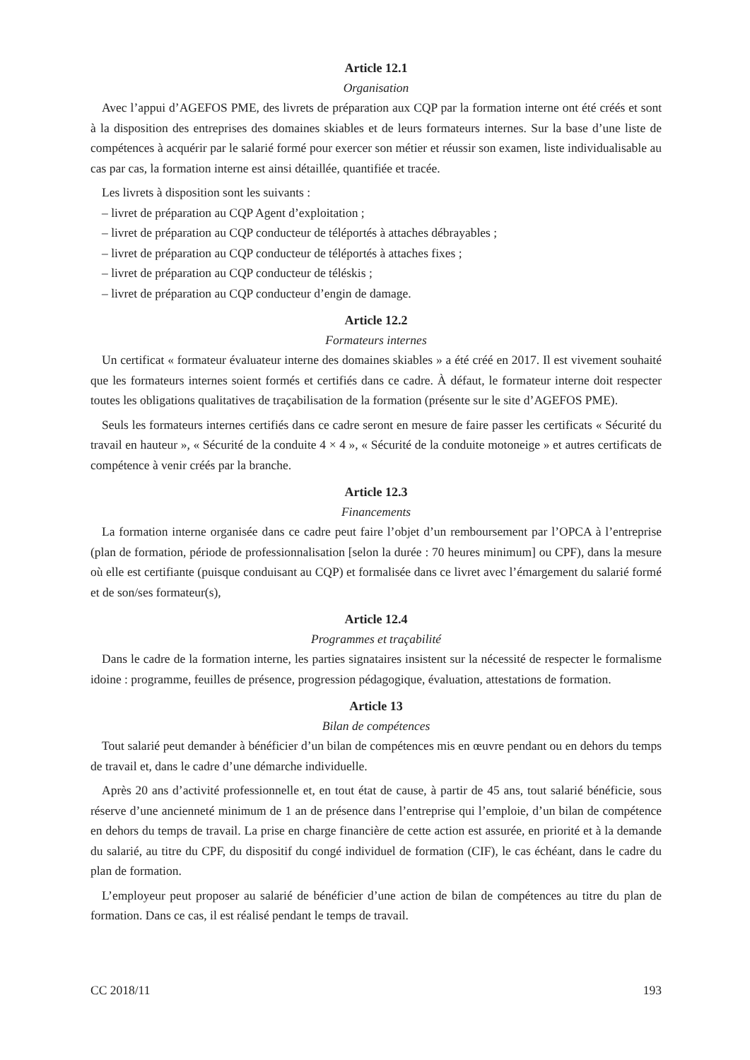Article 12.1
Organisation
Avec l’appui d’AGEFOS PME, des livrets de préparation aux CQP par la formation interne ont été créés et sont à la disposition des entreprises des domaines skiables et de leurs formateurs internes. Sur la base d’une liste de compétences à acquérir par le salarié formé pour exercer son métier et réussir son examen, liste individualisable au cas par cas, la formation interne est ainsi détaillée, quantifiée et tracée.
Les livrets à disposition sont les suivants :
– livret de préparation au CQP Agent d’exploitation ;
– livret de préparation au CQP conducteur de téléportés à attaches débrayables ;
– livret de préparation au CQP conducteur de téléportés à attaches fixes ;
– livret de préparation au CQP conducteur de téléskis ;
– livret de préparation au CQP conducteur d’engin de damage.
Article 12.2
Formateurs internes
Un certificat « formateur évaluateur interne des domaines skiables » a été créé en 2017. Il est vivement souhaité que les formateurs internes soient formés et certifiés dans ce cadre. À défaut, le formateur interne doit respecter toutes les obligations qualitatives de traçabilisation de la formation (présente sur le site d’AGEFOS PME).
Seuls les formateurs internes certifiés dans ce cadre seront en mesure de faire passer les certificats « Sécurité du travail en hauteur », « Sécurité de la conduite 4 × 4 », « Sécurité de la conduite motoneige » et autres certificats de compétence à venir créés par la branche.
Article 12.3
Financements
La formation interne organisée dans ce cadre peut faire l’objet d’un remboursement par l’OPCA à l’entreprise (plan de formation, période de professionnalisation [selon la durée : 70 heures minimum] ou CPF), dans la mesure où elle est certifiante (puisque conduisant au CQP) et formalisée dans ce livret avec l’émargement du salarié formé et de son/ses formateur(s),
Article 12.4
Programmes et traçabilité
Dans le cadre de la formation interne, les parties signataires insistent sur la nécessité de respecter le formalisme idoine : programme, feuilles de présence, progression pédagogique, évaluation, attestations de formation.
Article 13
Bilan de compétences
Tout salarié peut demander à bénéficier d’un bilan de compétences mis en œuvre pendant ou en dehors du temps de travail et, dans le cadre d’une démarche individuelle.
Après 20 ans d’activité professionnelle et, en tout état de cause, à partir de 45 ans, tout salarié bénéficie, sous réserve d’une ancienneté minimum de 1 an de présence dans l’entreprise qui l’emploie, d’un bilan de compétence en dehors du temps de travail. La prise en charge financière de cette action est assurée, en priorité et à la demande du salarié, au titre du CPF, du dispositif du congé individuel de formation (CIF), le cas échéant, dans le cadre du plan de formation.
L’employeur peut proposer au salarié de bénéficier d’une action de bilan de compétences au titre du plan de formation. Dans ce cas, il est réalisé pendant le temps de travail.
CC 2018/11 193